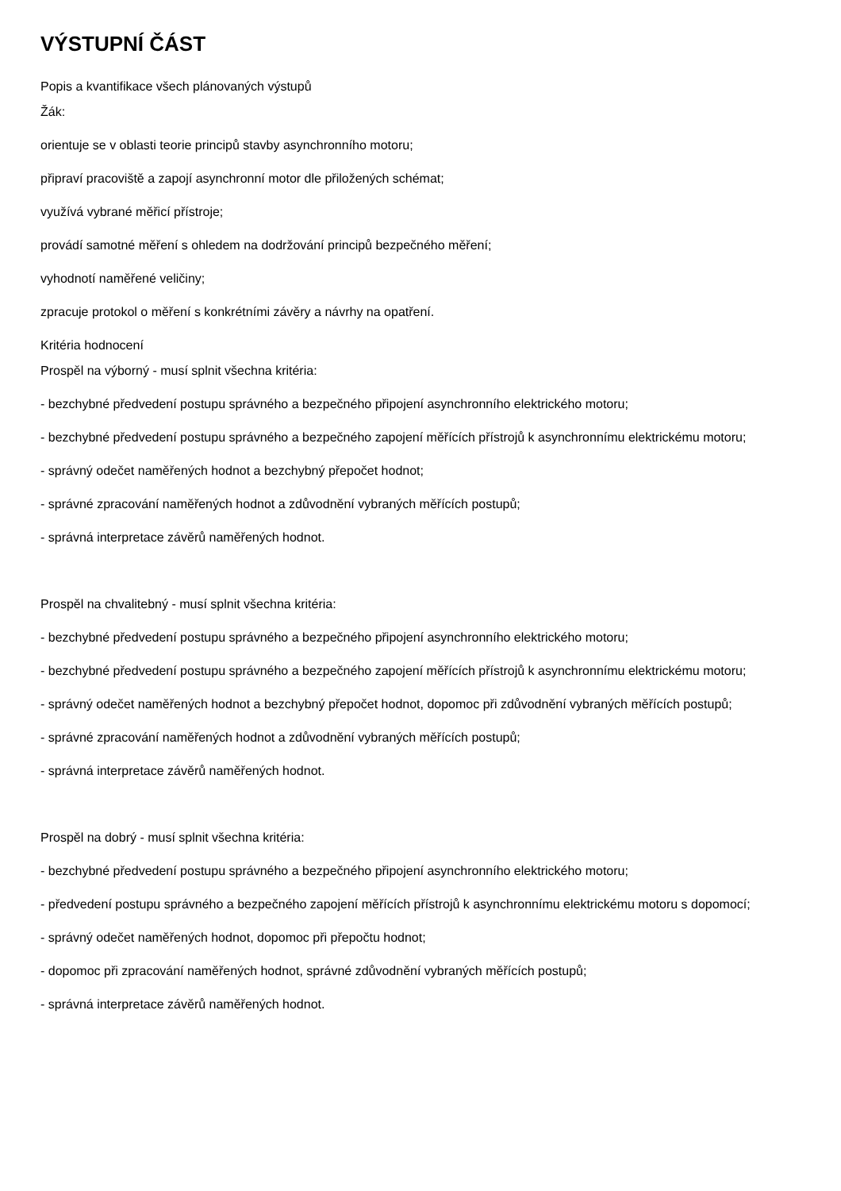VÝSTUPNÍ ČÁST
Popis a kvantifikace všech plánovaných výstupů
Žák:
orientuje se v oblasti teorie principů stavby asynchronního motoru;
připraví pracoviště a zapojí asynchronní motor dle přiložených schémat;
využívá vybrané měřicí přístroje;
provádí samotné měření s ohledem na dodržování principů bezpečného měření;
vyhodnotí naměřené veličiny;
zpracuje protokol o měření s konkrétními závěry a návrhy na opatření.
Kritéria hodnocení
Prospěl na výborný - musí splnit všechna kritéria:
- bezchybné předvedení postupu správného a bezpečného připojení asynchronního elektrického motoru;
- bezchybné předvedení postupu správného a bezpečného zapojení měřících přístrojů k asynchronnímu elektrickému motoru;
- správný odečet naměřených hodnot a bezchybný přepočet hodnot;
- správné zpracování naměřených hodnot a zdůvodnění vybraných měřících postupů;
- správná interpretace závěrů naměřených hodnot.
Prospěl na chvalitebný - musí splnit všechna kritéria:
- bezchybné předvedení postupu správného a bezpečného připojení asynchronního elektrického motoru;
- bezchybné předvedení postupu správného a bezpečného zapojení měřících přístrojů k asynchronnímu elektrickému motoru;
- správný odečet naměřených hodnot a bezchybný přepočet hodnot, dopomoc při zdůvodnění vybraných měřících postupů;
- správné zpracování naměřených hodnot a zdůvodnění vybraných měřících postupů;
- správná interpretace závěrů naměřených hodnot.
Prospěl na dobrý - musí splnit všechna kritéria:
- bezchybné předvedení postupu správného a bezpečného připojení asynchronního elektrického motoru;
- předvedení postupu správného a bezpečného zapojení měřících přístrojů k asynchronnímu elektrickému motoru s dopomocí;
- správný odečet naměřených hodnot, dopomoc při přepočtu hodnot;
- dopomoc při zpracování naměřených hodnot, správné zdůvodnění vybraných měřících postupů;
- správná interpretace závěrů naměřených hodnot.